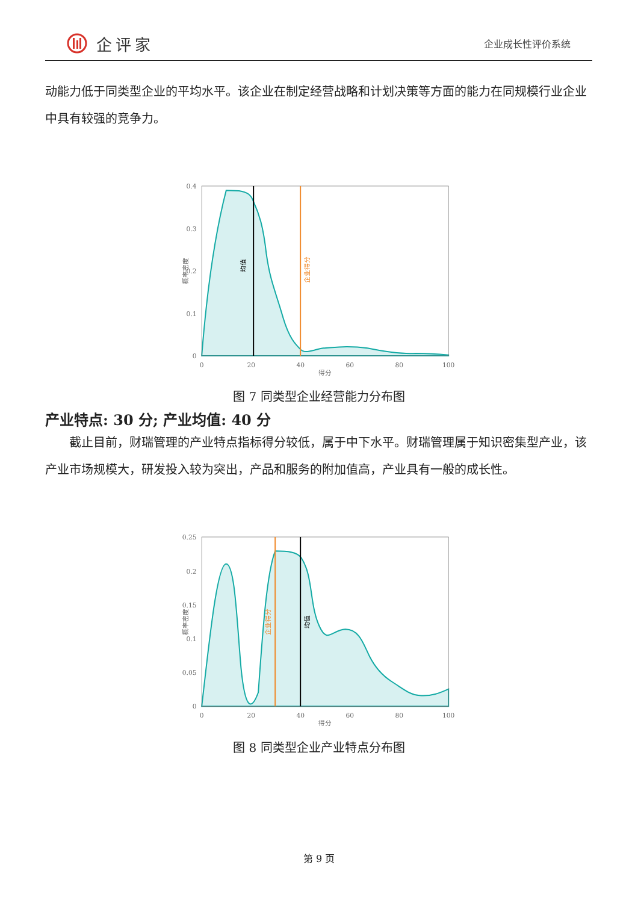企评家
企业成长性评价系统
动能力低于同类型企业的平均水平。该企业在制定经营战略和计划决策等方面的能力在同规模行业企业中具有较强的竞争力。
均值
企业得分
0.4
0.3
0.2
0.1
0
0
20
40
60
80
100
得分
概率密度
图 7 同类型企业经营能力分布图
产业特点: 30 分; 产业均值: 40 分
  截止目前，财瑞管理的产业特点指标得分较低，属于中下水平。财瑞管理属于知识密集型产业，该产业市场规模大，研发投入较为突出，产品和服务的附加值高，产业具有一般的成长性。
均值
企业得分
0.25
0.2
0.15
0.1
0.05
0
0
20
40
60
80
100
得分
概率密度
图 8 同类型企业产业特点分布图
第 9 页